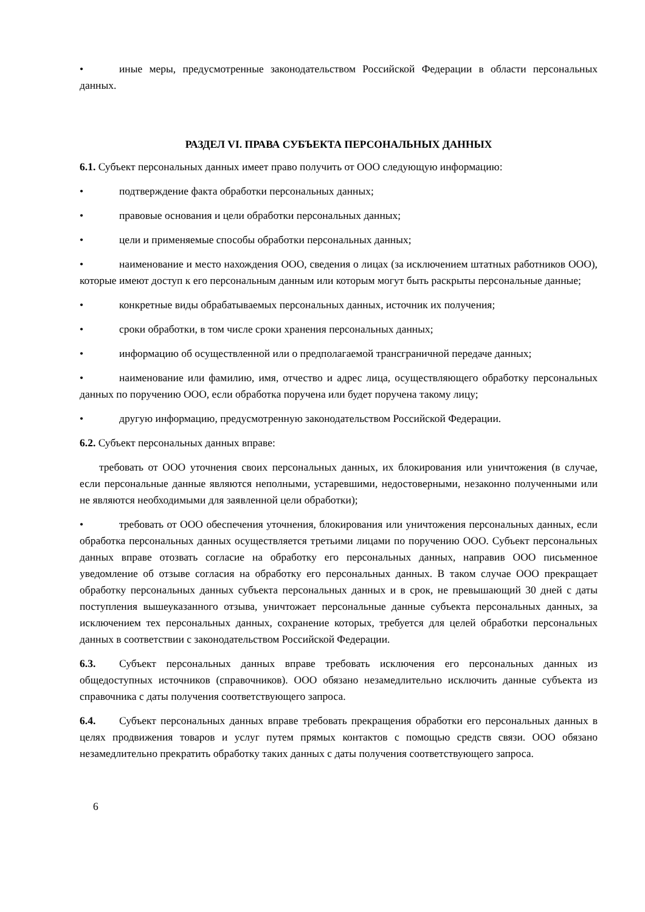• иные меры, предусмотренные законодательством Российской Федерации в области персональных данных.
РАЗДЕЛ VI. ПРАВА СУБЪЕКТА ПЕРСОНАЛЬНЫХ ДАННЫХ
6.1. Субъект персональных данных имеет право получить от ООО следующую информацию:
• подтверждение факта обработки персональных данных;
• правовые основания и цели обработки персональных данных;
• цели и применяемые способы обработки персональных данных;
• наименование и место нахождения ООО, сведения о лицах (за исключением штатных работников ООО), которые имеют доступ к его персональным данным или которым могут быть раскрыты персональные данные;
• конкретные виды обрабатываемых персональных данных, источник их получения;
• сроки обработки, в том числе сроки хранения персональных данных;
• информацию об осуществленной или о предполагаемой трансграничной передаче данных;
• наименование или фамилию, имя, отчество и адрес лица, осуществляющего обработку персональных данных по поручению ООО, если обработка поручена или будет поручена такому лицу;
• другую информацию, предусмотренную законодательством Российской Федерации.
6.2. Субъект персональных данных вправе:
требовать от ООО уточнения своих персональных данных, их блокирования или уничтожения (в случае, если персональные данные являются неполными, устаревшими, недостоверными, незаконно полученными или не являются необходимыми для заявленной цели обработки);
• требовать от ООО обеспечения уточнения, блокирования или уничтожения персональных данных, если обработка персональных данных осуществляется третьими лицами по поручению ООО. Субъект персональных данных вправе отозвать согласие на обработку его персональных данных, направив ООО письменное уведомление об отзыве согласия на обработку его персональных данных. В таком случае ООО прекращает обработку персональных данных субъекта персональных данных и в срок, не превышающий 30 дней с даты поступления вышеуказанного отзыва, уничтожает персональные данные субъекта персональных данных, за исключением тех персональных данных, сохранение которых, требуется для целей обработки персональных данных в соответствии с законодательством Российской Федерации.
6.3. Субъект персональных данных вправе требовать исключения его персональных данных из общедоступных источников (справочников). ООО обязано незамедлительно исключить данные субъекта из справочника с даты получения соответствующего запроса.
6.4. Субъект персональных данных вправе требовать прекращения обработки его персональных данных в целях продвижения товаров и услуг путем прямых контактов с помощью средств связи. ООО обязано незамедлительно прекратить обработку таких данных с даты получения соответствующего запроса.
6